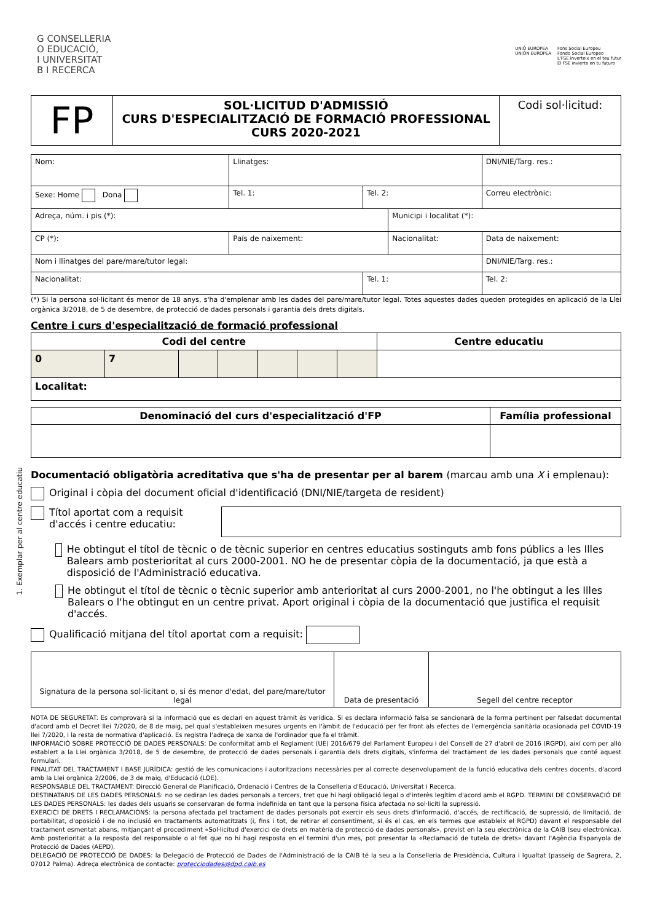G CONSELLERIA
O EDUCACIÓ,
I UNIVERSITAT
B I RECERCA
UNIÓ EUROPEA
UNIÓN EUROPEA
Fons Social Europeu
Fondo Social Europeo
L'FSE inverteix en el teu futur
El FSE invierte en tu futuro
| FP | SOL·LICITUD D'ADMISSIÓ CURS D'ESPECIALITZACIÓ DE FORMACIÓ PROFESSIONAL CURS 2020-2021 | Codi sol·licitud: |
| Nom: | Llinatges: | | | DNI/NIE/Targ. res.: | |
| Sexe: Home Dona | Tel. 1: | Tel. 2: | | Correu electrònic: | |
| Adreça, núm. i pis (*): | | | Municipi i localitat (*): | | |
| CP (*): | País de naixement: | | Nacionalitat: | | Data de naixement: |
| Nom i llinatges del pare/mare/tutor legal: | | | | DNI/NIE/Targ. res.: | |
| Nacionalitat: | | Tel. 1: | | Tel. 2: | |
(*) Si la persona sol·licitant és menor de 18 anys, s'ha d'emplenar amb les dades del pare/mare/tutor legal. Totes aquestes dades queden protegides en aplicació de la Llei orgànica 3/2018, de 5 de desembre, de protecció de dades personals i garantia dels drets digitals.
Centre i curs d'especialització de formació professional
| Codi del centre | | | | | | | Centre educatiu |
| --- | --- | --- | --- | --- | --- | --- | --- |
| 0 | 7 | | | | | | |
| Localitat: | | | | | | | |
| Denominació del curs d'especialització d'FP | Família professional |
| --- | --- |
Documentació obligatòria acreditativa que s'ha de presentar per al barem (marcau amb una X i emplenau):
Original i còpia del document oficial d'identificació (DNI/NIE/targeta de resident)
Títol aportat com a requisit d'accés i centre educatiu:
He obtingut el títol de tècnic o de tècnic superior en centres educatius sostinguts amb fons públics a les Illes Balears amb posterioritat al curs 2000-2001. NO he de presentar còpia de la documentació, ja que està a disposició de l'Administració educativa.
He obtingut el títol de tècnic o tècnic superior amb anterioritat al curs 2000-2001, no l'he obtingut a les Illes Balears o l'he obtingut en un centre privat. Aport original i còpia de la documentació que justifica el requisit d'accés.
Qualificació mitjana del títol aportat com a requisit:
| Signatura de la persona sol·licitant o, si és menor d'edat, del pare/mare/tutor legal | Data de presentació | Segell del centre receptor |
NOTA DE SEGURETAT: Es comprovarà si la informació que es declari en aquest tràmit és verídica. Si es declara informació falsa se sancionarà de la forma pertinent per falsedat documental d'acord amb el Decret llei 7/2020, de 8 de maig, pel qual s'estableixen mesures urgents en l'àmbit de l'educació per fer front als efectes de l'emergència sanitària ocasionada pel COVID-19 llei 7/2020, i la resta de normativa d'aplicació. Es registra l'adreça de xarxa de l'ordinador que fa el tràmit.
INFORMACIÓ SOBRE PROTECCIÓ DE DADES PERSONALS: De conformitat amb el Reglament (UE) 2016/679 del Parlament Europeu i del Consell de 27 d'abril de 2016 (RGPD), així com per allò establert a la Llei orgànica 3/2018, de 5 de desembre, de protecció de dades personals i garantia dels drets digitals, s'informa del tractament de les dades personals que conté aquest formulari.
FINALITAT DEL TRACTAMENT I BASE JURÍDICA: gestió de les comunicacions i autoritzacions necessàries per al correcte desenvolupament de la funció educativa dels centres docents, d'acord amb la Llei orgànica 2/2006, de 3 de maig, d'Educació (LOE).
RESPONSABLE DEL TRACTAMENT: Direcció General de Planificació, Ordenació i Centres de la Conselleria d'Educació, Universitat i Recerca.
DESTINATARIS DE LES DADES PERSONALS: no se cediran les dades personals a tercers, tret que hi hagi obligació legal o d'interès legítim d'acord amb el RGPD. TERMINI DE CONSERVACIÓ DE LES DADES PERSONALS: les dades dels usuaris se conservaran de forma indefinida en tant que la persona física afectada no sol·liciti la supressió.
EXERCICI DE DRETS I RECLAMACIONS: la persona afectada pel tractament de dades personals pot exercir els seus drets d'informació, d'accés, de rectificació, de supressió, de limitació, de portabilitat, d'oposició i de no inclusió en tractaments automatitzats (i, fins i tot, de retirar el consentiment, si és el cas, en els termes que estableix el RGPD) davant el responsable del tractament esmentat abans, mitjançant el procediment «Sol·licitud d'exercici de drets en matèria de protecció de dades personals», previst en la seu electrònica de la CAIB (seu electrònica). Amb posterioritat a la resposta del responsable o al fet que no hi hagi resposta en el termini d'un mes, pot presentar la «Reclamació de tutela de drets» davant l'Agència Espanyola de Protecció de Dades (AEPD).
DELEGACIÓ DE PROTECCIÓ DE DADES: la Delegació de Protecció de Dades de l'Administració de la CAIB té la seu a la Conselleria de Presidència, Cultura i Igualtat (passeig de Sagrera, 2, 07012 Palma). Adreça electrònica de contacte: protecciodades@dpd.caib.es
1. Exemplar per al centre educatiu